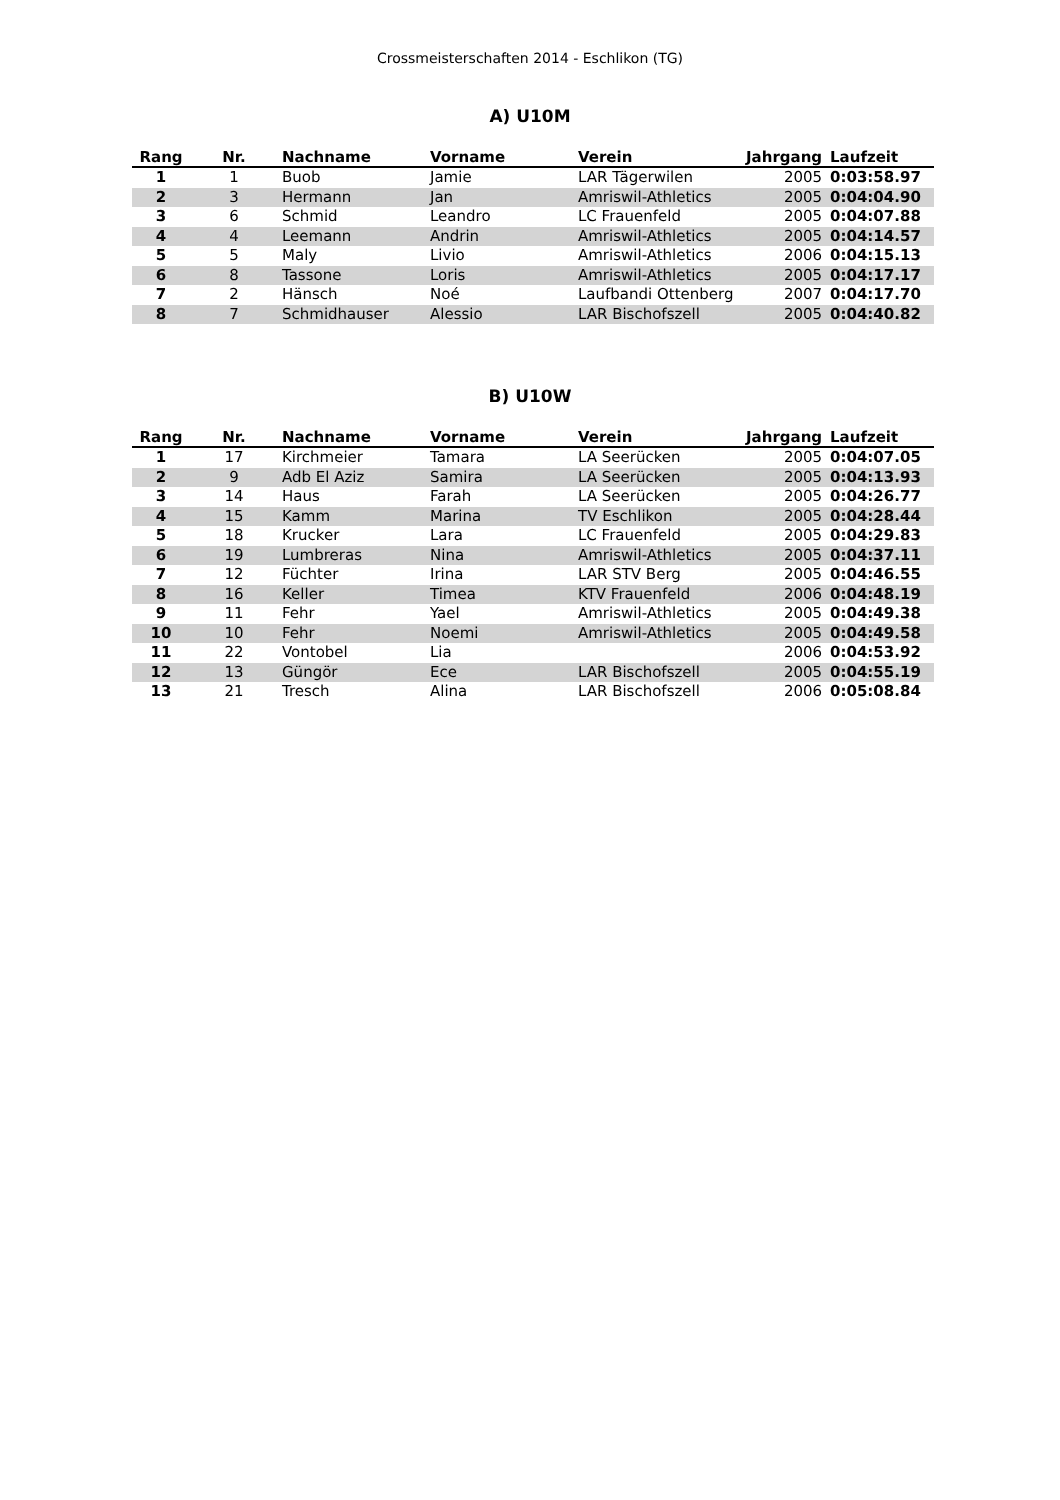Crossmeisterschaften 2014 - Eschlikon (TG)
A) U10M
| Rang | Nr. | Nachname | Vorname | Verein | Jahrgang | Laufzeit |
| --- | --- | --- | --- | --- | --- | --- |
| 1 | 1 | Buob | Jamie | LAR Tägerwilen | 2005 | 0:03:58.97 |
| 2 | 3 | Hermann | Jan | Amriswil-Athletics | 2005 | 0:04:04.90 |
| 3 | 6 | Schmid | Leandro | LC Frauenfeld | 2005 | 0:04:07.88 |
| 4 | 4 | Leemann | Andrin | Amriswil-Athletics | 2005 | 0:04:14.57 |
| 5 | 5 | Maly | Livio | Amriswil-Athletics | 2006 | 0:04:15.13 |
| 6 | 8 | Tassone | Loris | Amriswil-Athletics | 2005 | 0:04:17.17 |
| 7 | 2 | Hänsch | Noé | Laufbandi Ottenberg | 2007 | 0:04:17.70 |
| 8 | 7 | Schmidhauser | Alessio | LAR Bischofszell | 2005 | 0:04:40.82 |
B) U10W
| Rang | Nr. | Nachname | Vorname | Verein | Jahrgang | Laufzeit |
| --- | --- | --- | --- | --- | --- | --- |
| 1 | 17 | Kirchmeier | Tamara | LA Seerücken | 2005 | 0:04:07.05 |
| 2 | 9 | Adb El Aziz | Samira | LA Seerücken | 2005 | 0:04:13.93 |
| 3 | 14 | Haus | Farah | LA Seerücken | 2005 | 0:04:26.77 |
| 4 | 15 | Kamm | Marina | TV Eschlikon | 2005 | 0:04:28.44 |
| 5 | 18 | Krucker | Lara | LC Frauenfeld | 2005 | 0:04:29.83 |
| 6 | 19 | Lumbreras | Nina | Amriswil-Athletics | 2005 | 0:04:37.11 |
| 7 | 12 | Füchter | Irina | LAR STV Berg | 2005 | 0:04:46.55 |
| 8 | 16 | Keller | Timea | KTV Frauenfeld | 2006 | 0:04:48.19 |
| 9 | 11 | Fehr | Yael | Amriswil-Athletics | 2005 | 0:04:49.38 |
| 10 | 10 | Fehr | Noemi | Amriswil-Athletics | 2005 | 0:04:49.58 |
| 11 | 22 | Vontobel | Lia | | 2006 | 0:04:53.92 |
| 12 | 13 | Güngör | Ece | LAR Bischofszell | 2005 | 0:04:55.19 |
| 13 | 21 | Tresch | Alina | LAR Bischofszell | 2006 | 0:05:08.84 |